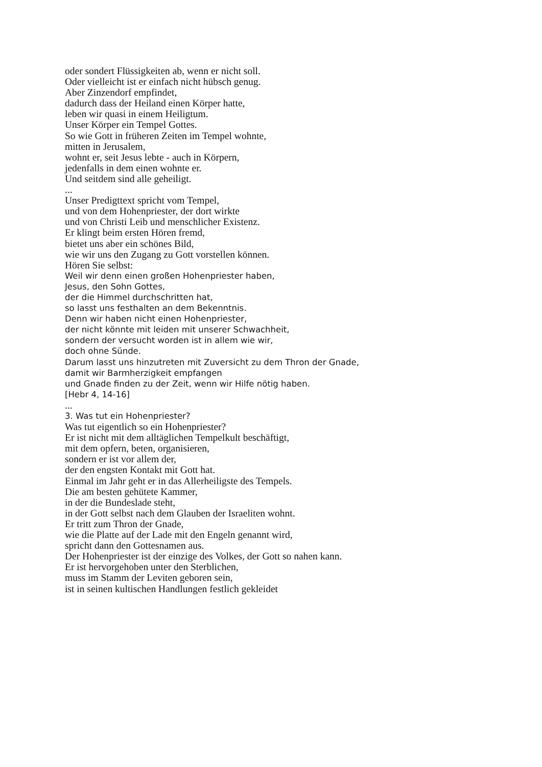oder sondert Flüssigkeiten ab, wenn er nicht soll.
Oder vielleicht ist er einfach nicht hübsch genug.
Aber Zinzendorf empfindet,
dadurch dass der Heiland einen Körper hatte,
leben wir quasi in einem Heiligtum.
Unser Körper ein Tempel Gottes.
So wie Gott in früheren Zeiten im Tempel wohnte,
mitten in Jerusalem,
wohnt er, seit Jesus lebte - auch in Körpern,
jedenfalls in dem einen wohnte er.
Und seitdem sind alle geheiligt.
...
Unser Predigttext spricht vom Tempel,
und von dem Hohenpriester, der dort wirkte
und von Christi Leib und menschlicher Existenz.
Er klingt beim ersten Hören fremd,
bietet uns aber ein schönes Bild,
wie wir uns den Zugang zu Gott vorstellen können.
Hören Sie selbst:
Weil wir denn einen großen Hohenpriester haben,
Jesus, den Sohn Gottes,
der die Himmel durchschritten hat,
so lasst uns festhalten an dem Bekenntnis.
Denn wir haben nicht einen Hohenpriester,
der nicht könnte mit leiden mit unserer Schwachheit,
sondern der versucht worden ist in allem wie wir,
doch ohne Sünde.
Darum lasst uns hinzutreten mit Zuversicht zu dem Thron der Gnade,
damit wir Barmherzigkeit empfangen
und Gnade finden zu der Zeit, wenn wir Hilfe nötig haben.
[Hebr 4, 14-16]
...
3. Was tut ein Hohenpriester?
Was tut eigentlich so ein Hohenpriester?
Er ist nicht mit dem alltäglichen Tempelkult beschäftigt,
mit dem opfern, beten, organisieren,
sondern er ist vor allem der,
der den engsten Kontakt mit Gott hat.
Einmal im Jahr geht er in das Allerheiligste des Tempels.
Die am besten gehütete Kammer,
in der die Bundeslade steht,
in der Gott selbst nach dem Glauben der Israeliten wohnt.
Er tritt zum Thron der Gnade,
wie die Platte auf der Lade mit den Engeln genannt wird,
spricht dann den Gottesnamen aus.
Der Hohenpriester ist der einzige des Volkes, der Gott so nahen kann.
Er ist hervorgehoben unter den Sterblichen,
muss im Stamm der Leviten geboren sein,
ist in seinen kultischen Handlungen festlich gekleidet